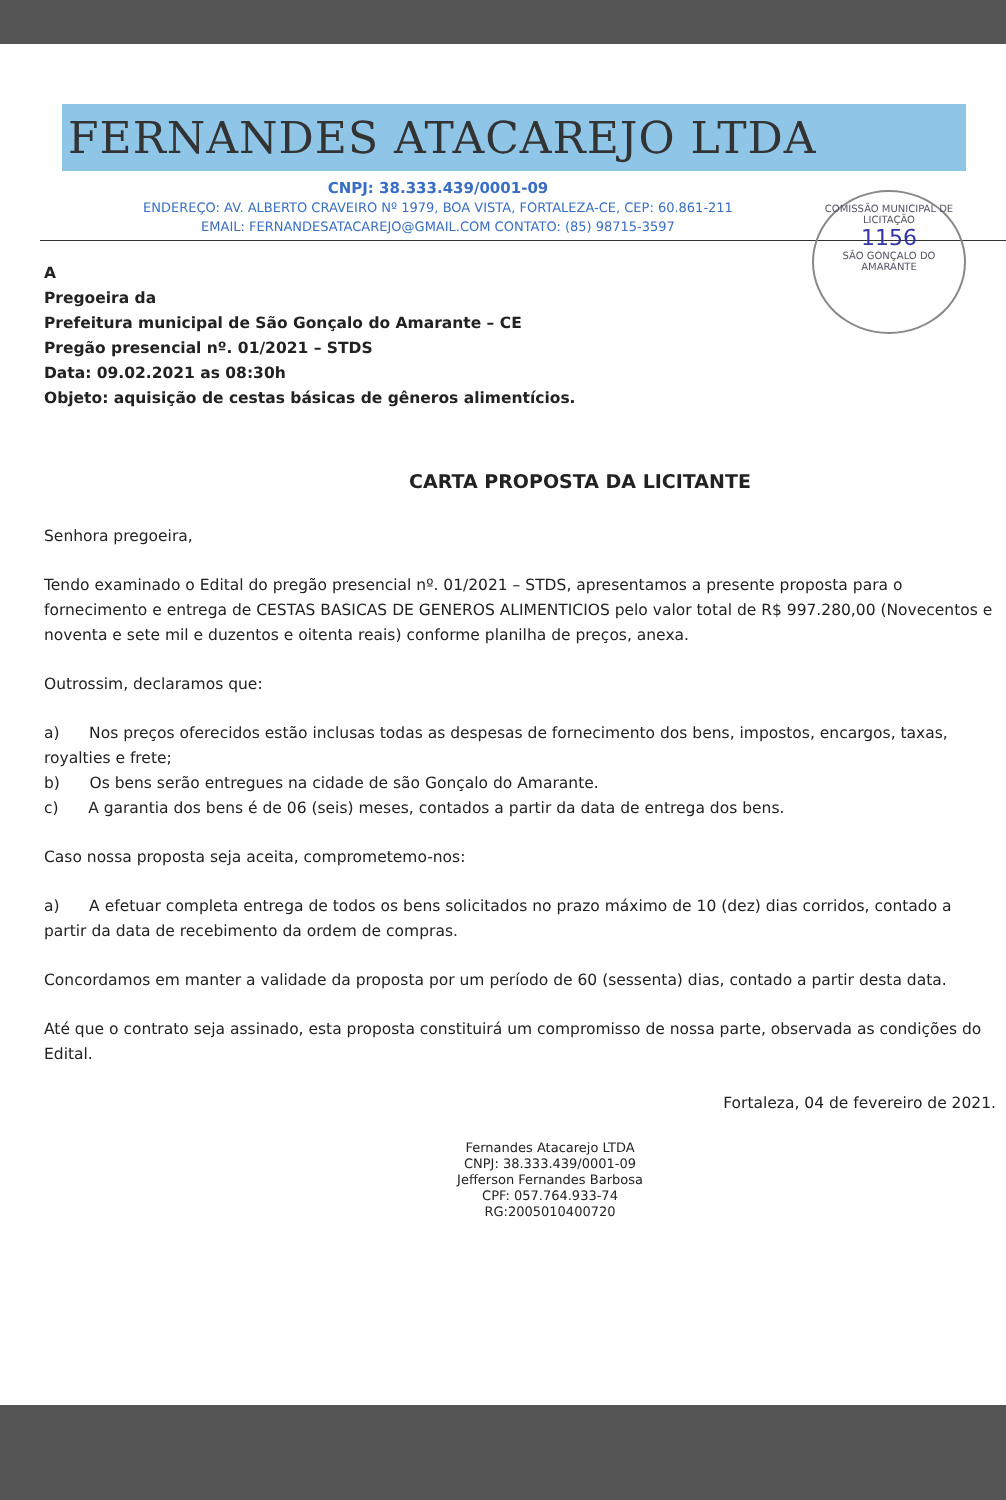FERNANDES ATACAREJO LTDA
CNPJ: 38.333.439/0001-09
ENDEREÇO: AV. ALBERTO CRAVEIRO Nº 1979, BOA VISTA, FORTALEZA-CE, CEP: 60.861-211
EMAIL: FERNANDESATACAREJO@GMAIL.COM CONTATO: (85) 98715-3597
COMISSÃO MUNICIPAL DE LICITAÇÃO
1156
SÃO GONÇALO DO AMARANTE
A
Pregoeira da
Prefeitura municipal de São Gonçalo do Amarante – CE
Pregão presencial nº. 01/2021 – STDS
Data: 09.02.2021 as 08:30h
Objeto: aquisição de cestas básicas de gêneros alimentícios.
CARTA PROPOSTA DA LICITANTE
Senhora pregoeira,
Tendo examinado o Edital do pregão presencial nº. 01/2021 – STDS, apresentamos a presente proposta para o fornecimento e entrega de CESTAS BASICAS DE GENEROS ALIMENTICIOS pelo valor total de R$ 997.280,00 (Novecentos e noventa e sete mil e duzentos e oitenta reais) conforme planilha de preços, anexa.
Outrossim, declaramos que:
a) Nos preços oferecidos estão inclusas todas as despesas de fornecimento dos bens, impostos, encargos, taxas, royalties e frete;
b) Os bens serão entregues na cidade de são Gonçalo do Amarante.
c) A garantia dos bens é de 06 (seis) meses, contados a partir da data de entrega dos bens.
Caso nossa proposta seja aceita, comprometemo-nos:
a) A efetuar completa entrega de todos os bens solicitados no prazo máximo de 10 (dez) dias corridos, contado a partir da data de recebimento da ordem de compras.
Concordamos em manter a validade da proposta por um período de 60 (sessenta) dias, contado a partir desta data.
Até que o contrato seja assinado, esta proposta constituirá um compromisso de nossa parte, observada as condições do Edital.
Fortaleza, 04 de fevereiro de 2021.
Fernandes Atacarejo LTDA
CNPJ: 38.333.439/0001-09
Jefferson Fernandes Barbosa
CPF: 057.764.933-74
RG:2005010400720